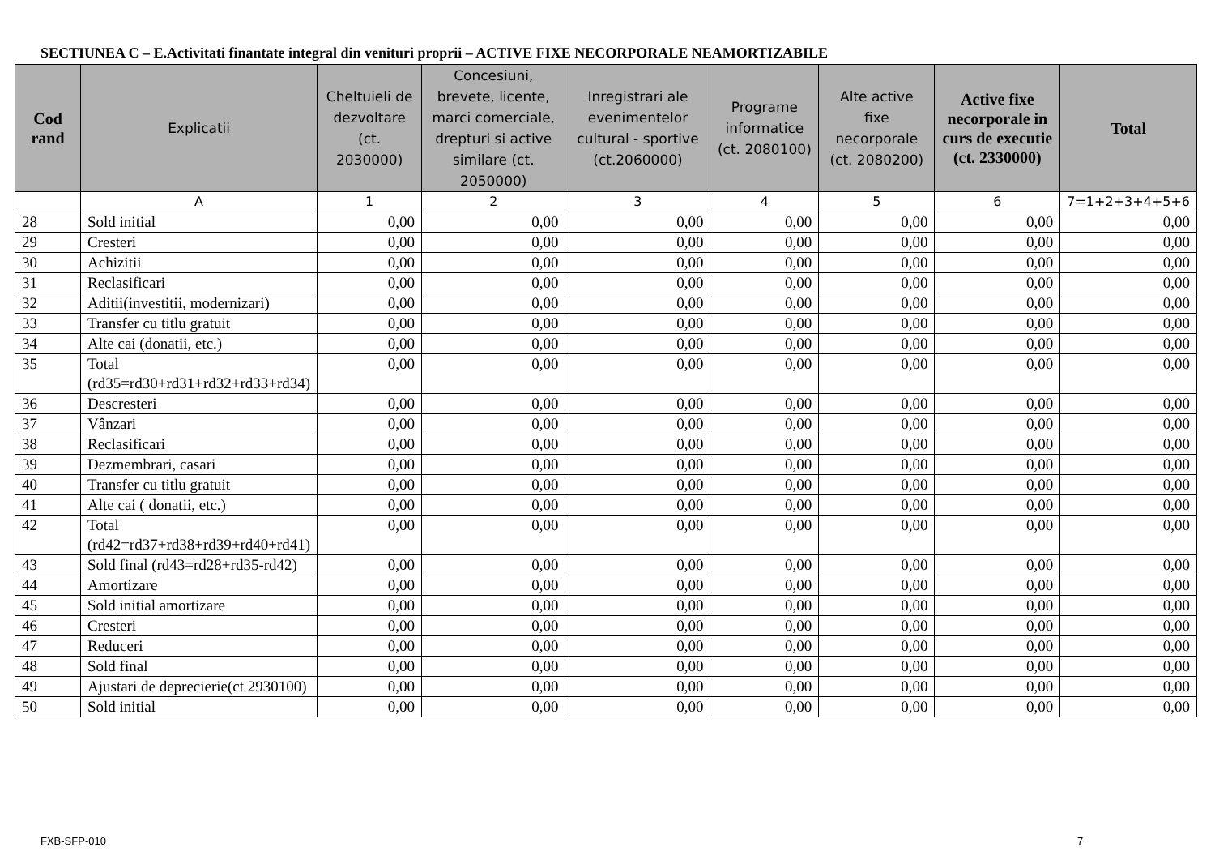SECTIUNEA C – E.Activitati finantate integral din venituri proprii – ACTIVE FIXE NECORPORALE NEAMORTIZABILE
| Cod rand | Explicatii | Cheltuieli de dezvoltare (ct. 2030000) | Concesiuni, brevete, licente, marci comerciale, drepturi si active similare (ct. 2050000) | Inregistrari ale evenimentelor cultural - sportive (ct.2060000) | Programe informatice (ct. 2080100) | Alte active fixe necorporale (ct. 2080200) | Active fixe necorporale in curs de executie (ct. 2330000) | Total |
| --- | --- | --- | --- | --- | --- | --- | --- | --- |
| | A | 1 | 2 | 3 | 4 | 5 | 6 | 7=1+2+3+4+5+6 |
| 28 | Sold initial | 0,00 | 0,00 | 0,00 | 0,00 | 0,00 | 0,00 | 0,00 |
| 29 | Cresteri | 0,00 | 0,00 | 0,00 | 0,00 | 0,00 | 0,00 | 0,00 |
| 30 | Achizitii | 0,00 | 0,00 | 0,00 | 0,00 | 0,00 | 0,00 | 0,00 |
| 31 | Reclasificari | 0,00 | 0,00 | 0,00 | 0,00 | 0,00 | 0,00 | 0,00 |
| 32 | Aditii(investitii, modernizari) | 0,00 | 0,00 | 0,00 | 0,00 | 0,00 | 0,00 | 0,00 |
| 33 | Transfer cu titlu gratuit | 0,00 | 0,00 | 0,00 | 0,00 | 0,00 | 0,00 | 0,00 |
| 34 | Alte cai (donatii, etc.) | 0,00 | 0,00 | 0,00 | 0,00 | 0,00 | 0,00 | 0,00 |
| 35 | Total (rd35=rd30+rd31+rd32+rd33+rd34) | 0,00 | 0,00 | 0,00 | 0,00 | 0,00 | 0,00 | 0,00 |
| 36 | Descresteri | 0,00 | 0,00 | 0,00 | 0,00 | 0,00 | 0,00 | 0,00 |
| 37 | Vânzari | 0,00 | 0,00 | 0,00 | 0,00 | 0,00 | 0,00 | 0,00 |
| 38 | Reclasificari | 0,00 | 0,00 | 0,00 | 0,00 | 0,00 | 0,00 | 0,00 |
| 39 | Dezmembrari, casari | 0,00 | 0,00 | 0,00 | 0,00 | 0,00 | 0,00 | 0,00 |
| 40 | Transfer cu titlu gratuit | 0,00 | 0,00 | 0,00 | 0,00 | 0,00 | 0,00 | 0,00 |
| 41 | Alte cai ( donatii, etc.) | 0,00 | 0,00 | 0,00 | 0,00 | 0,00 | 0,00 | 0,00 |
| 42 | Total (rd42=rd37+rd38+rd39+rd40+rd41) | 0,00 | 0,00 | 0,00 | 0,00 | 0,00 | 0,00 | 0,00 |
| 43 | Sold final (rd43=rd28+rd35-rd42) | 0,00 | 0,00 | 0,00 | 0,00 | 0,00 | 0,00 | 0,00 |
| 44 | Amortizare | 0,00 | 0,00 | 0,00 | 0,00 | 0,00 | 0,00 | 0,00 |
| 45 | Sold initial amortizare | 0,00 | 0,00 | 0,00 | 0,00 | 0,00 | 0,00 | 0,00 |
| 46 | Cresteri | 0,00 | 0,00 | 0,00 | 0,00 | 0,00 | 0,00 | 0,00 |
| 47 | Reduceri | 0,00 | 0,00 | 0,00 | 0,00 | 0,00 | 0,00 | 0,00 |
| 48 | Sold final | 0,00 | 0,00 | 0,00 | 0,00 | 0,00 | 0,00 | 0,00 |
| 49 | Ajustari de deprecierie(ct 2930100) | 0,00 | 0,00 | 0,00 | 0,00 | 0,00 | 0,00 | 0,00 |
| 50 | Sold initial | 0,00 | 0,00 | 0,00 | 0,00 | 0,00 | 0,00 | 0,00 |
FXB-SFP-010 7